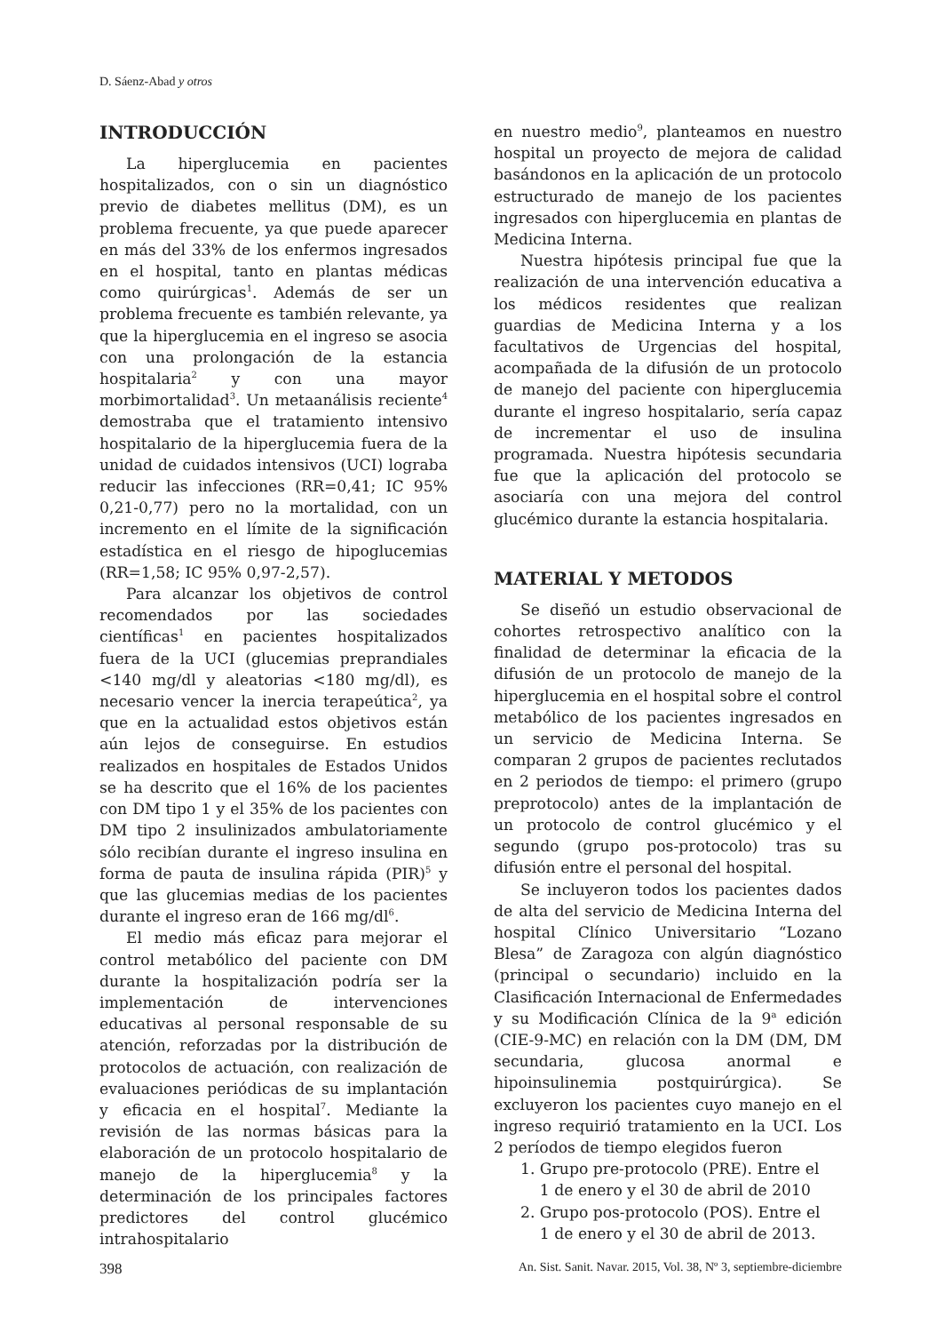D. Sáenz-Abad y otros
INTRODUCCIÓN
La hiperglucemia en pacientes hospitalizados, con o sin un diagnóstico previo de diabetes mellitus (DM), es un problema frecuente, ya que puede aparecer en más del 33% de los enfermos ingresados en el hospital, tanto en plantas médicas como quirúrgicas<sup>1</sup>. Además de ser un problema frecuente es también relevante, ya que la hiperglucemia en el ingreso se asocia con una prolongación de la estancia hospitalaria<sup>2</sup> y con una mayor morbimortalidad<sup>3</sup>. Un metaanálisis reciente<sup>4</sup> demostraba que el tratamiento intensivo hospitalario de la hiperglucemia fuera de la unidad de cuidados intensivos (UCI) lograba reducir las infecciones (RR=0,41; IC 95% 0,21-0,77) pero no la mortalidad, con un incremento en el límite de la significación estadística en el riesgo de hipoglucemias (RR=1,58; IC 95% 0,97-2,57).
Para alcanzar los objetivos de control recomendados por las sociedades científicas<sup>1</sup> en pacientes hospitalizados fuera de la UCI (glucemias preprandiales <140 mg/dl y aleatorias <180 mg/dl), es necesario vencer la inercia terapeútica<sup>2</sup>, ya que en la actualidad estos objetivos están aún lejos de conseguirse. En estudios realizados en hospitales de Estados Unidos se ha descrito que el 16% de los pacientes con DM tipo 1 y el 35% de los pacientes con DM tipo 2 insulinizados ambulatoriamente sólo recibían durante el ingreso insulina en forma de pauta de insulina rápida (PIR)<sup>5</sup> y que las glucemias medias de los pacientes durante el ingreso eran de 166 mg/dl<sup>6</sup>.
El medio más eficaz para mejorar el control metabólico del paciente con DM durante la hospitalización podría ser la implementación de intervenciones educativas al personal responsable de su atención, reforzadas por la distribución de protocolos de actuación, con realización de evaluaciones periódicas de su implantación y eficacia en el hospital<sup>7</sup>. Mediante la revisión de las normas básicas para la elaboración de un protocolo hospitalario de manejo de la hiperglucemia<sup>8</sup> y la determinación de los principales factores predictores del control glucémico intrahospitalario
en nuestro medio<sup>9</sup>, planteamos en nuestro hospital un proyecto de mejora de calidad basándonos en la aplicación de un protocolo estructurado de manejo de los pacientes ingresados con hiperglucemia en plantas de Medicina Interna.
Nuestra hipótesis principal fue que la realización de una intervención educativa a los médicos residentes que realizan guardias de Medicina Interna y a los facultativos de Urgencias del hospital, acompañada de la difusión de un protocolo de manejo del paciente con hiperglucemia durante el ingreso hospitalario, sería capaz de incrementar el uso de insulina programada. Nuestra hipótesis secundaria fue que la aplicación del protocolo se asociaría con una mejora del control glucémico durante la estancia hospitalaria.
MATERIAL Y METODOS
Se diseñó un estudio observacional de cohortes retrospectivo analítico con la finalidad de determinar la eficacia de la difusión de un protocolo de manejo de la hiperglucemia en el hospital sobre el control metabólico de los pacientes ingresados en un servicio de Medicina Interna. Se comparan 2 grupos de pacientes reclutados en 2 periodos de tiempo: el primero (grupo preprotocolo) antes de la implantación de un protocolo de control glucémico y el segundo (grupo pos-protocolo) tras su difusión entre el personal del hospital.
Se incluyeron todos los pacientes dados de alta del servicio de Medicina Interna del hospital Clínico Universitario “Lozano Blesa” de Zaragoza con algún diagnóstico (principal o secundario) incluido en la Clasificación Internacional de Enfermedades y su Modificación Clínica de la 9<sup>a</sup> edición (CIE-9-MC) en relación con la DM (DM, DM secundaria, glucosa anormal e hipoinsulinemia postquirúrgica). Se excluyeron los pacientes cuyo manejo en el ingreso requirió tratamiento en la UCI. Los 2 períodos de tiempo elegidos fueron
1. Grupo pre-protocolo (PRE). Entre el
1 de enero y el 30 de abril de 2010
2. Grupo pos-protocolo (POS). Entre el
1 de enero y el 30 de abril de 2013.
398 An. Sist. Sanit. Navar. 2015, Vol. 38, Nº 3, septiembre-diciembre